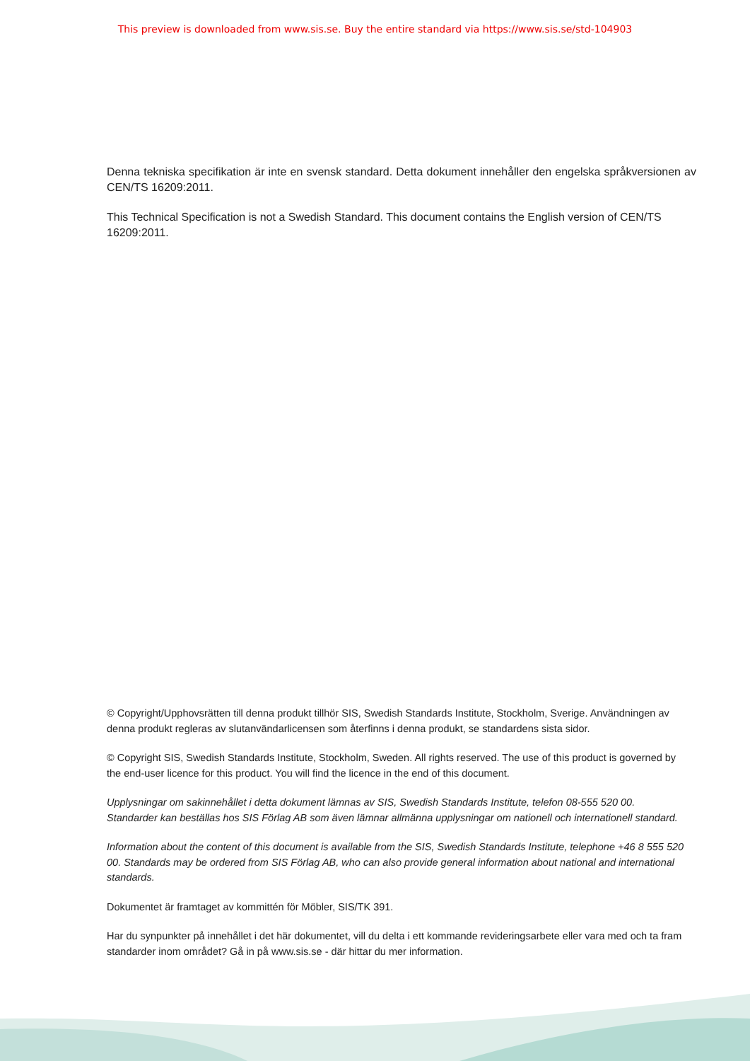This preview is downloaded from www.sis.se. Buy the entire standard via https://www.sis.se/std-104903
Denna tekniska specifikation är inte en svensk standard. Detta dokument innehåller den engelska språkversionen av CEN/TS 16209:2011.
This Technical Specification is not a Swedish Standard. This document contains the English version of CEN/TS 16209:2011.
© Copyright/Upphovsrätten till denna produkt tillhör SIS, Swedish Standards Institute, Stockholm, Sverige. Användningen av denna produkt regleras av slutanvändarlicensen som återfinns i denna produkt, se standardens sista sidor.
© Copyright SIS, Swedish Standards Institute, Stockholm, Sweden. All rights reserved. The use of this product is governed by the end-user licence for this product. You will find the licence in the end of this document.
Upplysningar om sakinnehållet i detta dokument lämnas av SIS, Swedish Standards Institute, telefon 08-555 520 00. Standarder kan beställas hos SIS Förlag AB som även lämnar allmänna upplysningar om nationell och internationell standard.
Information about the content of this document is available from the SIS, Swedish Standards Institute, telephone +46 8 555 520 00. Standards may be ordered from SIS Förlag AB, who can also provide general information about national and international standards.
Dokumentet är framtaget av kommittén för Möbler, SIS/TK 391.
Har du synpunkter på innehållet i det här dokumentet, vill du delta i ett kommande revideringsarbete eller vara med och ta fram standarder inom området? Gå in på www.sis.se - där hittar du mer information.